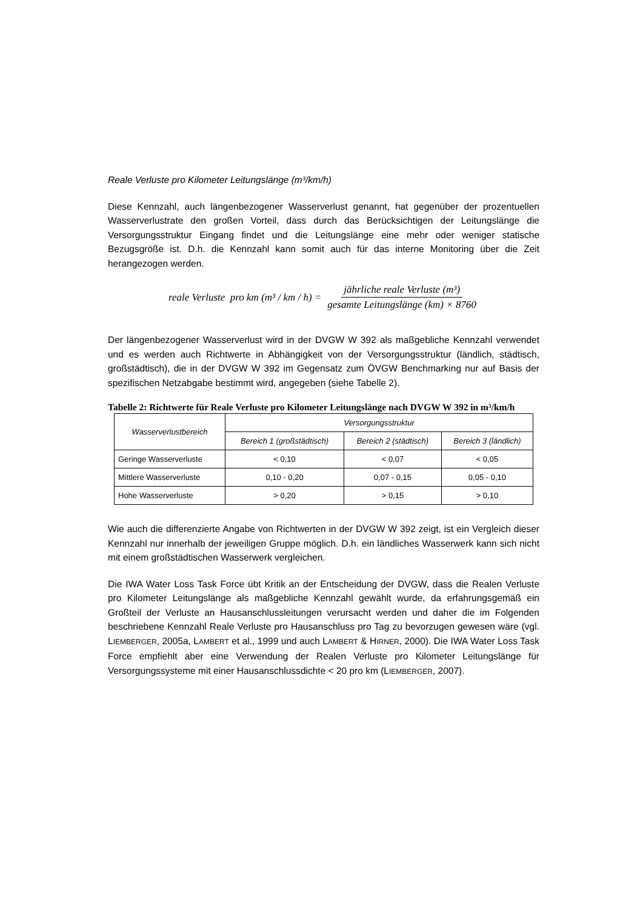Reale Verluste pro Kilometer Leitungslänge (m³/km/h)
Diese Kennzahl, auch längenbezogener Wasserverlust genannt, hat gegenüber der prozentuellen Wasserverlustrate den großen Vorteil, dass durch das Berücksichtigen der Leitungslänge die Versorgungsstruktur Eingang findet und die Leitungslänge eine mehr oder weniger statische Bezugsgröße ist. D.h. die Kennzahl kann somit auch für das interne Monitoring über die Zeit herangezogen werden.
reale Verluste pro km (m³ / km / h) = jährliche reale Verluste (m³) gesamte Leitungslänge (km) × 8760
Der längenbezogener Wasserverlust wird in der DVGW W 392 als maßgebliche Kennzahl verwendet und es werden auch Richtwerte in Abhängigkeit von der Versorgungsstruktur (ländlich, städtisch, großstädtisch), die in der DVGW W 392 im Gegensatz zum ÖVGW Benchmarking nur auf Basis der spezifischen Netzabgabe bestimmt wird, angegeben (siehe Tabelle 2).
Tabelle 2: Richtwerte für Reale Verluste pro Kilometer Leitungslänge nach DVGW W 392 in m³/km/h
| Wasserverlustbereich | Versorgungsstruktur | | |
| --- | --- | --- | --- |
| | Bereich 1 (großstädtisch) | Bereich 2 (städtisch) | Bereich 3 (ländlich) |
| Geringe Wasserverluste | < 0,10 | < 0,07 | < 0,05 |
| Mittlere Wasserverluste | 0,10 - 0,20 | 0,07 - 0,15 | 0,05 - 0,10 |
| Hohe Wasserverluste | > 0,20 | > 0,15 | > 0,10 |
Wie auch die differenzierte Angabe von Richtwerten in der DVGW W 392 zeigt, ist ein Vergleich dieser Kennzahl nur innerhalb der jeweiligen Gruppe möglich. D.h. ein ländliches Wasserwerk kann sich nicht mit einem großstädtischen Wasserwerk vergleichen.
Die IWA Water Loss Task Force übt Kritik an der Entscheidung der DVGW, dass die Realen Verluste pro Kilometer Leitungslänge als maßgebliche Kennzahl gewählt wurde, da erfahrungsgemäß ein Großteil der Verluste an Hausanschlussleitungen verursacht werden und daher die im Folgenden beschriebene Kennzahl Reale Verluste pro Hausanschluss pro Tag zu bevorzugen gewesen wäre (vgl. LIEMBERGER, 2005a, LAMBERT et al., 1999 und auch LAMBERT & HIRNER, 2000). Die IWA Water Loss Task Force empfiehlt aber eine Verwendung der Realen Verluste pro Kilometer Leitungslänge für Versorgungssysteme mit einer Hausanschlussdichte < 20 pro km (LIEMBERGER, 2007).